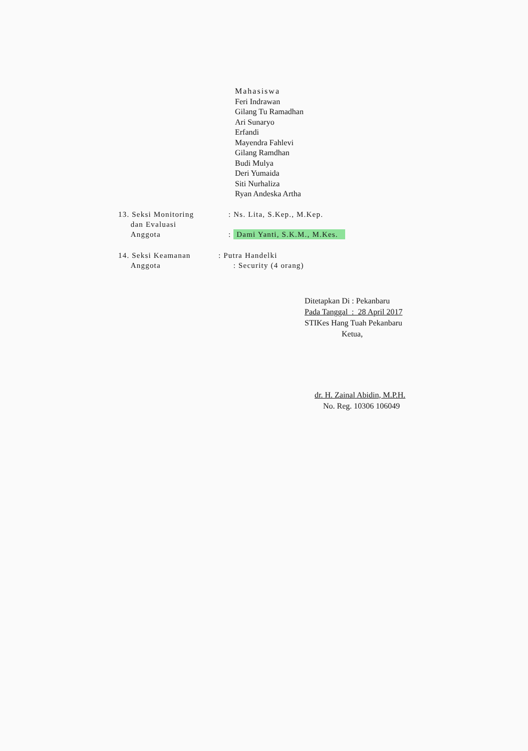Mahasiswa
Feri Indrawan
Gilang Tu Ramadhan
Ari Sunaryo
Erfandi
Mayendra Fahlevi
Gilang Ramdhan
Budi Mulya
Deri Yumaida
Siti Nurhaliza
Ryan Andeska Artha
13. Seksi Monitoring
dan Evaluasi
Anggota
: Ns. Lita, S.Kep., M.Kep.
: Dami Yanti, S.K.M., M.Kes.
14. Seksi Keamanan
Anggota
: Putra Handelki
: Security (4 orang)
Ditetapkan Di : Pekanbaru
Pada Tanggal : 28 April 2017
STIKes Hang Tuah Pekanbaru
Ketua,
dr. H. Zainal Abidin, M.P.H.
No. Reg. 10306 106049